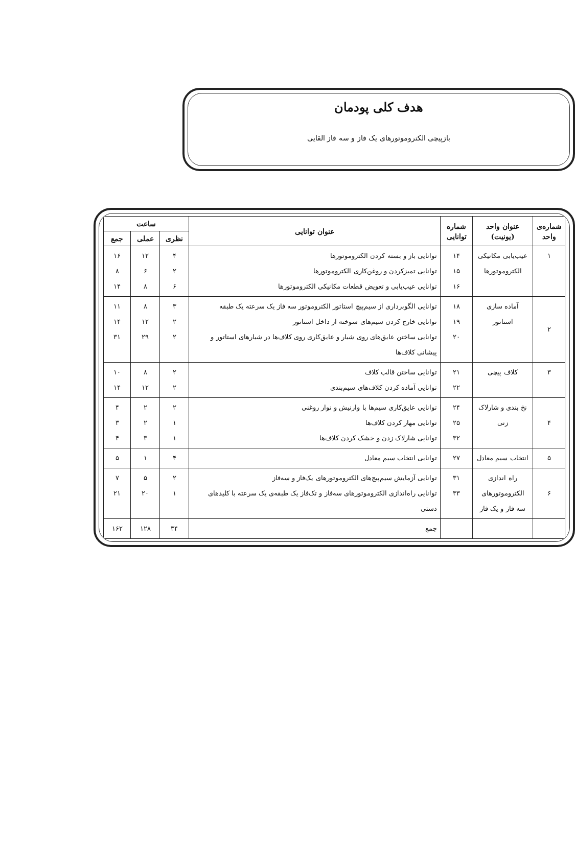هدف کلی پودمان
بازپیچی الکتروموتورهای یک فاز و سه فاز القایی
| شماره‌ی واحد | عنوان واحد (یونیت) | شماره توانایی | عنوان توانایی | ساعت | | |
| --- | --- | --- | --- | --- | --- | --- |
| | | | | نظری | عملی | جمع |
| ۱ | عیب‌یابی مکانیکی الکتروموتورها | ۱۴ ۱۵ ۱۶ | توانایی باز و بسته کردن الکتروموتورها توانایی تمیزکردن و روغن‌کاری الکتروموتورها توانایی عیب‌یابی و تعویض قطعات مکانیکی الکتروموتورها | ۴ ۲ ۶ | ۱۲ ۶ ۸ | ۱۶ ۸ ۱۴ |
| ۲ | آماده سازی استاتور | ۱۸ ۱۹ ۲۰ | توانایی الگوبرداری از سیم‌پیچ استاتور الکتروموتور سه فاز یک سرعته یک طبقه توانایی خارج کردن سیم‌های سوخته از داخل استاتور توانایی ساختن عایق‌های روی شیار و عایق‌کاری روی کلاف‌ها در شیارهای استاتور و پیشانی کلاف‌ها | ۳ ۲ ۲ | ۸ ۱۲ ۲۹ | ۱۱ ۱۴ ۳۱ |
| ۳ | کلاف پیچی | ۲۱ ۲۲ | توانایی ساختن قالب کلاف توانایی آماده کردن کلاف‌های سیم‌بندی | ۲ ۲ | ۸ ۱۲ | ۱۰ ۱۴ |
| ۴ | نخ بندی و شارلاک زنی | ۲۴ ۲۵ ۳۲ | توانایی عایق‌کاری سیم‌ها با وارنیش و نوار روغنی توانایی مهار کردن کلاف‌ها توانایی شارلاک زدن و خشک کردن کلاف‌ها | ۲ ۱ ۱ | ۲ ۲ ۳ | ۴ ۳ ۴ |
| ۵ | انتخاب سیم معادل | ۲۷ | توانایی انتخاب سیم معادل | ۴ | ۱ | ۵ |
| ۶ | راه اندازی الکتروموتورهای سه فاز و یک فاز | ۳۱ ۳۳ | توانایی آزمایش سیم‌پیچ‌های الکتروموتورهای یک‌فاز و سه‌فاز توانایی راه‌اندازی الکتروموتورهای سه‌فاز و تک‌فاز یک طبقه‌ی یک سرعته با کلیدهای دستی | ۲ ۱ | ۵ ۲۰ | ۷ ۲۱ |
| | | | جمع | ۳۴ | ۱۲۸ | ۱۶۲ |